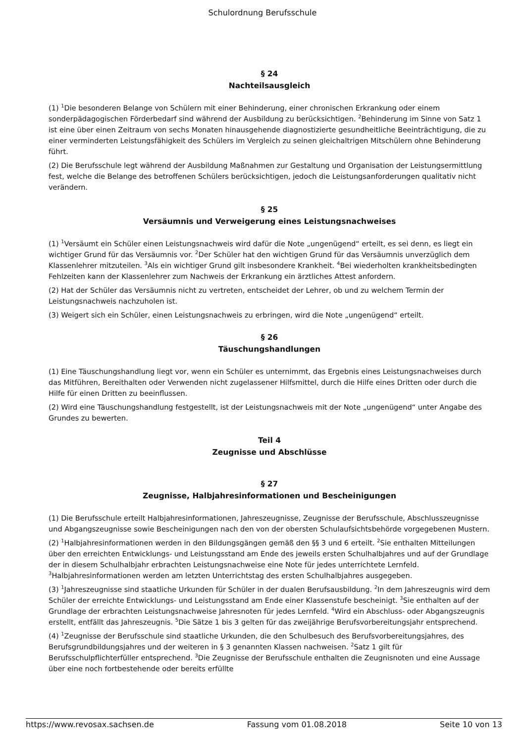Schulordnung Berufsschule
§ 24
Nachteilsausgleich
(1) <sup>1</sup>Die besonderen Belange von Schülern mit einer Behinderung, einer chronischen Erkrankung oder einem sonderpädagogischen Förderbedarf sind während der Ausbildung zu berücksichtigen. <sup>2</sup>Behinderung im Sinne von Satz 1 ist eine über einen Zeitraum von sechs Monaten hinausgehende diagnostizierte gesundheitliche Beeinträchtigung, die zu einer verminderten Leistungsfähigkeit des Schülers im Vergleich zu seinen gleichaltrigen Mitschülern ohne Behinderung führt.
(2) Die Berufsschule legt während der Ausbildung Maßnahmen zur Gestaltung und Organisation der Leistungsermittlung fest, welche die Belange des betroffenen Schülers berücksichtigen, jedoch die Leistungsanforderungen qualitativ nicht verändern.
§ 25
Versäumnis und Verweigerung eines Leistungsnachweises
(1) <sup>1</sup>Versäumt ein Schüler einen Leistungsnachweis wird dafür die Note „ungenügend“ erteilt, es sei denn, es liegt ein wichtiger Grund für das Versäumnis vor. <sup>2</sup>Der Schüler hat den wichtigen Grund für das Versäumnis unverzüglich dem Klassenlehrer mitzuteilen. <sup>3</sup>Als ein wichtiger Grund gilt insbesondere Krankheit. <sup>4</sup>Bei wiederholten krankheitsbedingten Fehlzeiten kann der Klassenlehrer zum Nachweis der Erkrankung ein ärztliches Attest anfordern.
(2) Hat der Schüler das Versäumnis nicht zu vertreten, entscheidet der Lehrer, ob und zu welchem Termin der Leistungsnachweis nachzuholen ist.
(3) Weigert sich ein Schüler, einen Leistungsnachweis zu erbringen, wird die Note „ungenügend“ erteilt.
§ 26
Täuschungshandlungen
(1) Eine Täuschungshandlung liegt vor, wenn ein Schüler es unternimmt, das Ergebnis eines Leistungsnachweises durch das Mitführen, Bereithalten oder Verwenden nicht zugelassener Hilfsmittel, durch die Hilfe eines Dritten oder durch die Hilfe für einen Dritten zu beeinflussen.
(2) Wird eine Täuschungshandlung festgestellt, ist der Leistungsnachweis mit der Note „ungenügend“ unter Angabe des Grundes zu bewerten.
Teil 4
Zeugnisse und Abschlüsse
§ 27
Zeugnisse, Halbjahresinformationen und Bescheinigungen
(1) Die Berufsschule erteilt Halbjahresinformationen, Jahreszeugnisse, Zeugnisse der Berufsschule, Abschlusszeugnisse und Abgangszeugnisse sowie Bescheinigungen nach den von der obersten Schulaufsichtsbehörde vorgegebenen Mustern.
(2) <sup>1</sup>Halbjahresinformationen werden in den Bildungsgängen gemäß den §§ 3 und 6 erteilt. <sup>2</sup>Sie enthalten Mitteilungen über den erreichten Entwicklungs- und Leistungsstand am Ende des jeweils ersten Schulhalbjahres und auf der Grundlage der in diesem Schulhalbjahr erbrachten Leistungsnachweise eine Note für jedes unterrichtete Lernfeld. <sup>3</sup>Halbjahresinformationen werden am letzten Unterrichtstag des ersten Schulhalbjahres ausgegeben.
(3) <sup>1</sup>Jahreszeugnisse sind staatliche Urkunden für Schüler in der dualen Berufsausbildung. <sup>2</sup>In dem Jahreszeugnis wird dem Schüler der erreichte Entwicklungs- und Leistungsstand am Ende einer Klassenstufe bescheinigt. <sup>3</sup>Sie enthalten auf der Grundlage der erbrachten Leistungsnachweise Jahresnoten für jedes Lernfeld. <sup>4</sup>Wird ein Abschluss- oder Abgangszeugnis erstellt, entfällt das Jahreszeugnis. <sup>5</sup>Die Sätze 1 bis 3 gelten für das zweijährige Berufsvorbereitungsjahr entsprechend.
(4) <sup>1</sup>Zeugnisse der Berufsschule sind staatliche Urkunden, die den Schulbesuch des Berufsvorbereitungsjahres, des Berufsgrundbildungsjahres und der weiteren in § 3 genannten Klassen nachweisen. <sup>2</sup>Satz 1 gilt für Berufsschulpflichterfüller entsprechend. <sup>3</sup>Die Zeugnisse der Berufsschule enthalten die Zeugnisnoten und eine Aussage über eine noch fortbestehende oder bereits erfüllte
https://www.revosax.sachsen.de Fassung vom 01.08.2018 Seite 10 von 13